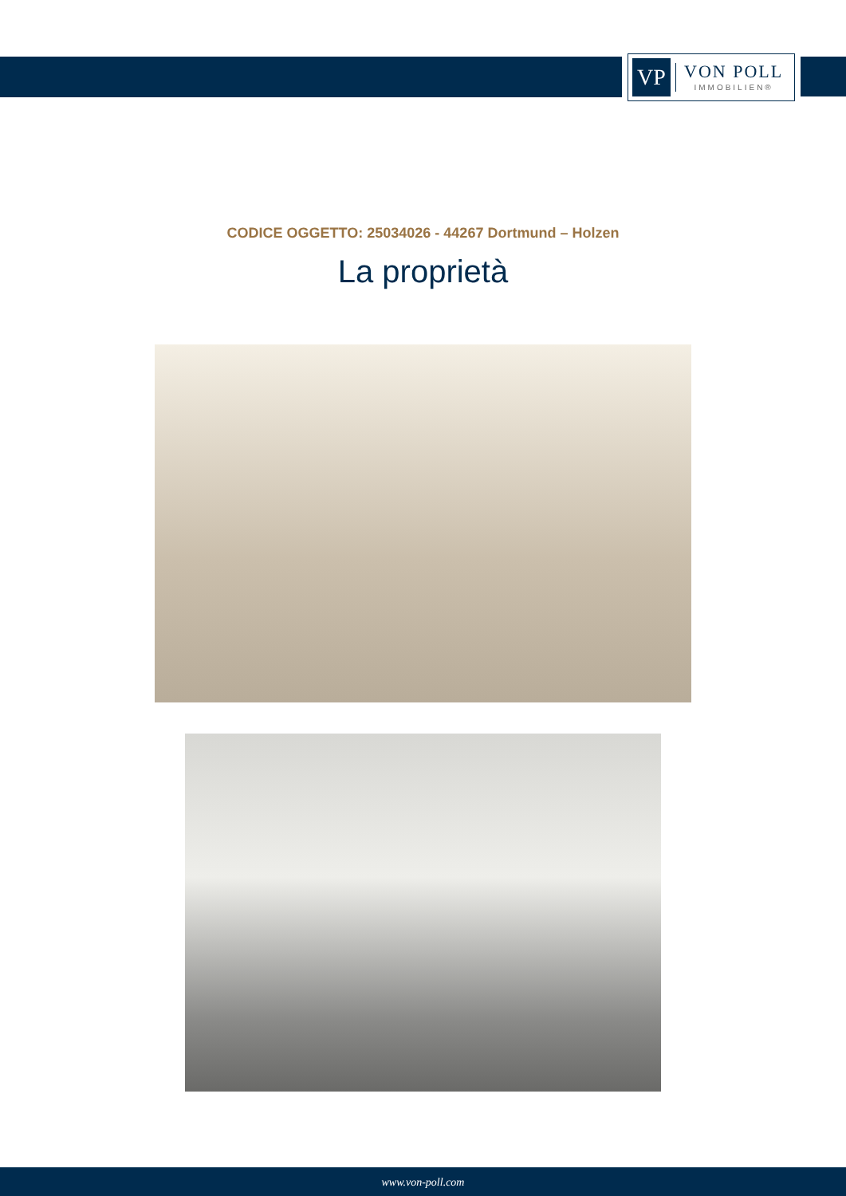VP
VON POLL
IMMOBILIEN®
CODICE OGGETTO: 25034026 - 44267 Dortmund – Holzen
La proprietà
www.von-poll.com